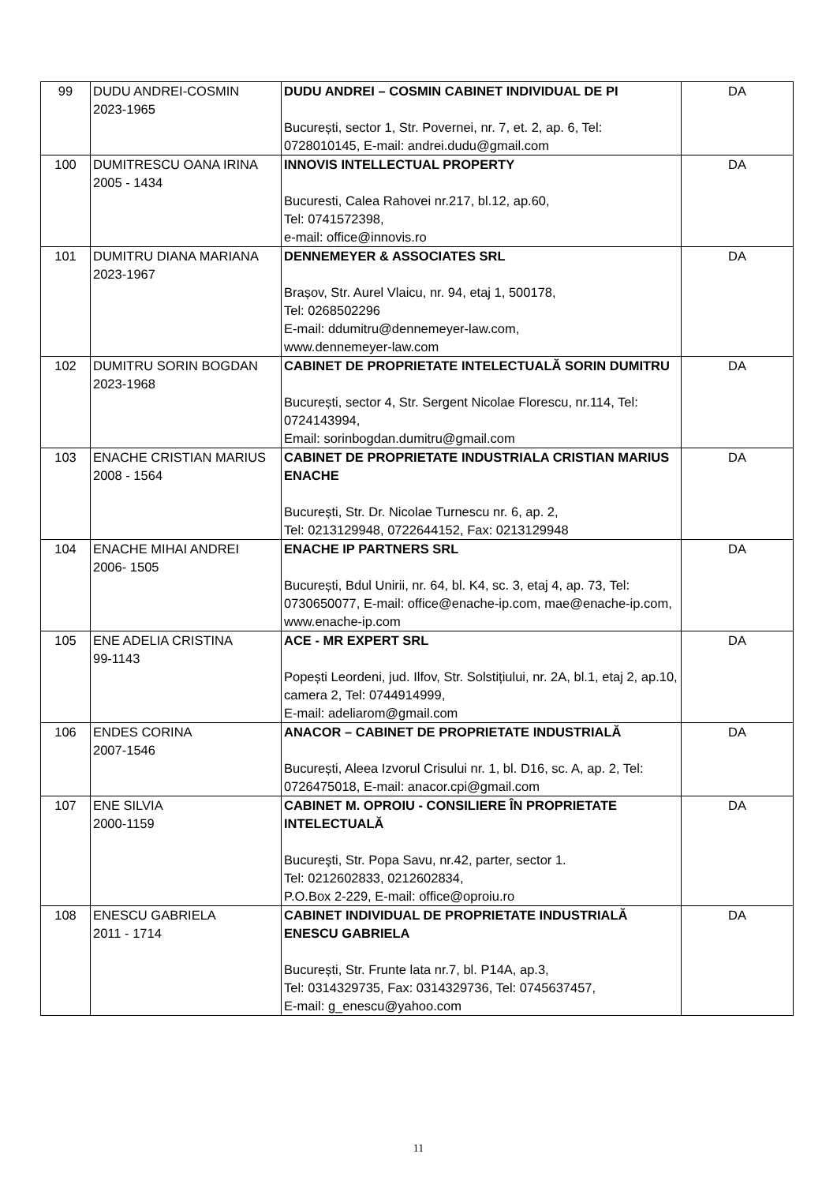| 99 | DUDU ANDREI-COSMIN 2023-1965 | DUDU ANDREI – COSMIN CABINET INDIVIDUAL DE PI București, sector 1, Str. Povernei, nr. 7, et. 2, ap. 6, Tel: 0728010145, E-mail: andrei.dudu@gmail.com | DA |
| 100 | DUMITRESCU OANA IRINA 2005 - 1434 | INNOVIS INTELLECTUAL PROPERTY Bucuresti, Calea Rahovei nr.217, bl.12, ap.60, Tel: 0741572398, e-mail: office@innovis.ro | DA |
| 101 | DUMITRU DIANA MARIANA 2023-1967 | DENNEMEYER & ASSOCIATES SRL Brașov, Str. Aurel Vlaicu, nr. 94, etaj 1, 500178, Tel: 0268502296 E-mail: ddumitru@dennemeyer-law.com, www.dennemeyer-law.com | DA |
| 102 | DUMITRU SORIN BOGDAN 2023-1968 | CABINET DE PROPRIETATE INTELECTUALĂ SORIN DUMITRU București, sector 4, Str. Sergent Nicolae Florescu, nr.114, Tel: 0724143994, Email: sorinbogdan.dumitru@gmail.com | DA |
| 103 | ENACHE CRISTIAN MARIUS 2008 - 1564 | CABINET DE PROPRIETATE INDUSTRIALA CRISTIAN MARIUS ENACHE București, Str. Dr. Nicolae Turnescu nr. 6, ap. 2, Tel: 0213129948, 0722644152, Fax: 0213129948 | DA |
| 104 | ENACHE MIHAI ANDREI 2006- 1505 | ENACHE IP PARTNERS SRL București, Bdul Unirii, nr. 64, bl. K4, sc. 3, etaj 4, ap. 73, Tel: 0730650077, E-mail: office@enache-ip.com, mae@enache-ip.com, www.enache-ip.com | DA |
| 105 | ENE ADELIA CRISTINA 99-1143 | ACE - MR EXPERT SRL Popești Leordeni, jud. Ilfov, Str. Solstițiului, nr. 2A, bl.1, etaj 2, ap.10, camera 2, Tel: 0744914999, E-mail: adeliarom@gmail.com | DA |
| 106 | ENDES CORINA 2007-1546 | ANACOR – CABINET DE PROPRIETATE INDUSTRIALĂ București, Aleea Izvorul Crisului nr. 1, bl. D16, sc. A, ap. 2, Tel: 0726475018, E-mail: anacor.cpi@gmail.com | DA |
| 107 | ENE SILVIA 2000-1159 | CABINET M. OPROIU - CONSILIERE ÎN PROPRIETATE INTELECTUALĂ Bucureşti, Str. Popa Savu, nr.42, parter, sector 1. Tel: 0212602833, 0212602834, P.O.Box 2-229, E-mail: office@oproiu.ro | DA |
| 108 | ENESCU GABRIELA 2011 - 1714 | CABINET INDIVIDUAL DE PROPRIETATE INDUSTRIALĂ ENESCU GABRIELA București, Str. Frunte lata nr.7, bl. P14A, ap.3, Tel: 0314329735, Fax: 0314329736, Tel: 0745637457, E-mail: g_enescu@yahoo.com | DA |
11